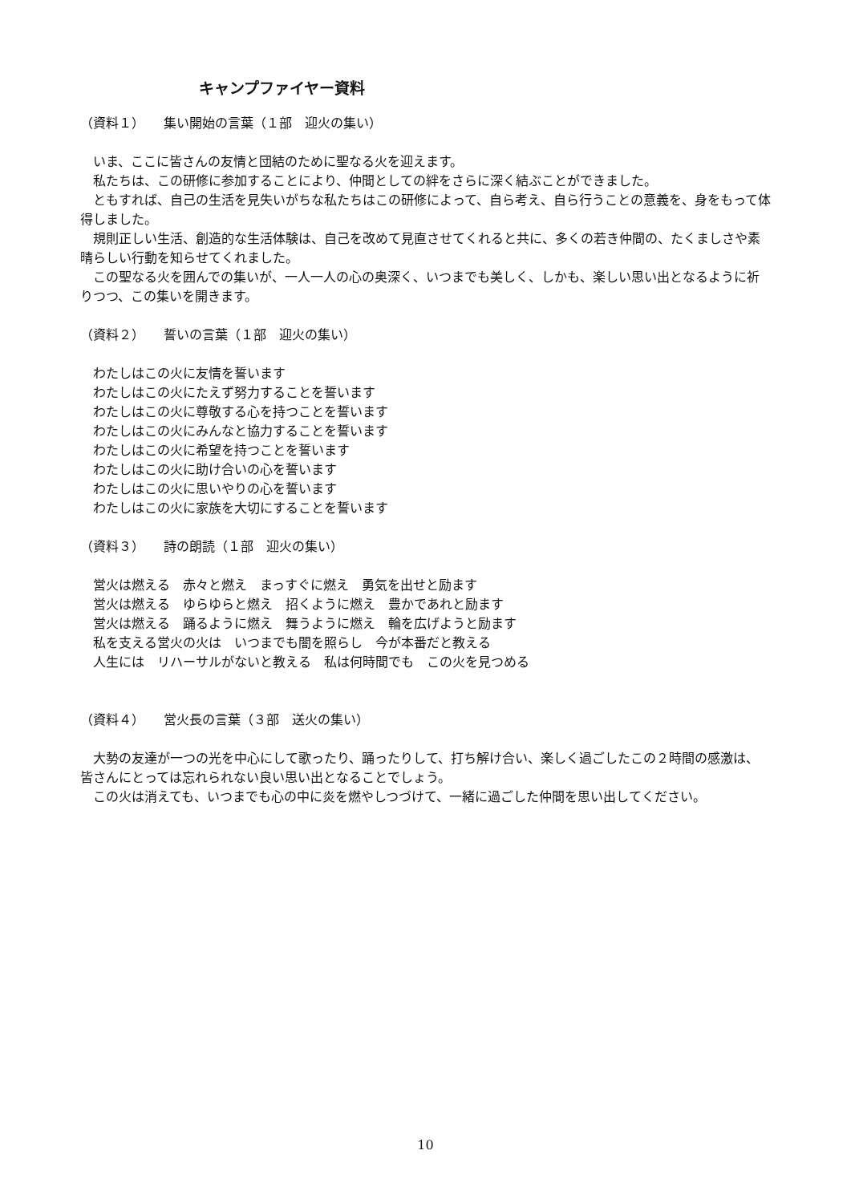キャンプファイヤー資料
（資料１）　　集い開始の言葉（１部　迎火の集い）
　いま、ここに皆さんの友情と団結のために聖なる火を迎えます。
　私たちは、この研修に参加することにより、仲間としての絆をさらに深く結ぶことができました。
　ともすれば、自己の生活を見失いがちな私たちはこの研修によって、自ら考え、自ら行うことの意義を、身をもって体得しました。
　規則正しい生活、創造的な生活体験は、自己を改めて見直させてくれると共に、多くの若き仲間の、たくましさや素晴らしい行動を知らせてくれました。
　この聖なる火を囲んでの集いが、一人一人の心の奥深く、いつまでも美しく、しかも、楽しい思い出となるように祈りつつ、この集いを開きます。
（資料２）　　誓いの言葉（１部　迎火の集い）
　わたしはこの火に友情を誓います
　わたしはこの火にたえず努力することを誓います
　わたしはこの火に尊敬する心を持つことを誓います
　わたしはこの火にみんなと協力することを誓います
　わたしはこの火に希望を持つことを誓います
　わたしはこの火に助け合いの心を誓います
　わたしはこの火に思いやりの心を誓います
　わたしはこの火に家族を大切にすることを誓います
（資料３）　　詩の朗読（１部　迎火の集い）
　営火は燃える　赤々と燃え　まっすぐに燃え　勇気を出せと励ます
　営火は燃える　ゆらゆらと燃え　招くように燃え　豊かであれと励ます
　営火は燃える　踊るように燃え　舞うように燃え　輪を広げようと励ます
　私を支える営火の火は　いつまでも闇を照らし　今が本番だと教える
　人生には　リハーサルがないと教える　私は何時間でも　この火を見つめる
（資料４）　　営火長の言葉（３部　送火の集い）
　大勢の友達が一つの光を中心にして歌ったり、踊ったりして、打ち解け合い、楽しく過ごしたこの２時間の感激は、皆さんにとっては忘れられない良い思い出となることでしょう。
　この火は消えても、いつまでも心の中に炎を燃やしつづけて、一緒に過ごした仲間を思い出してください。
10